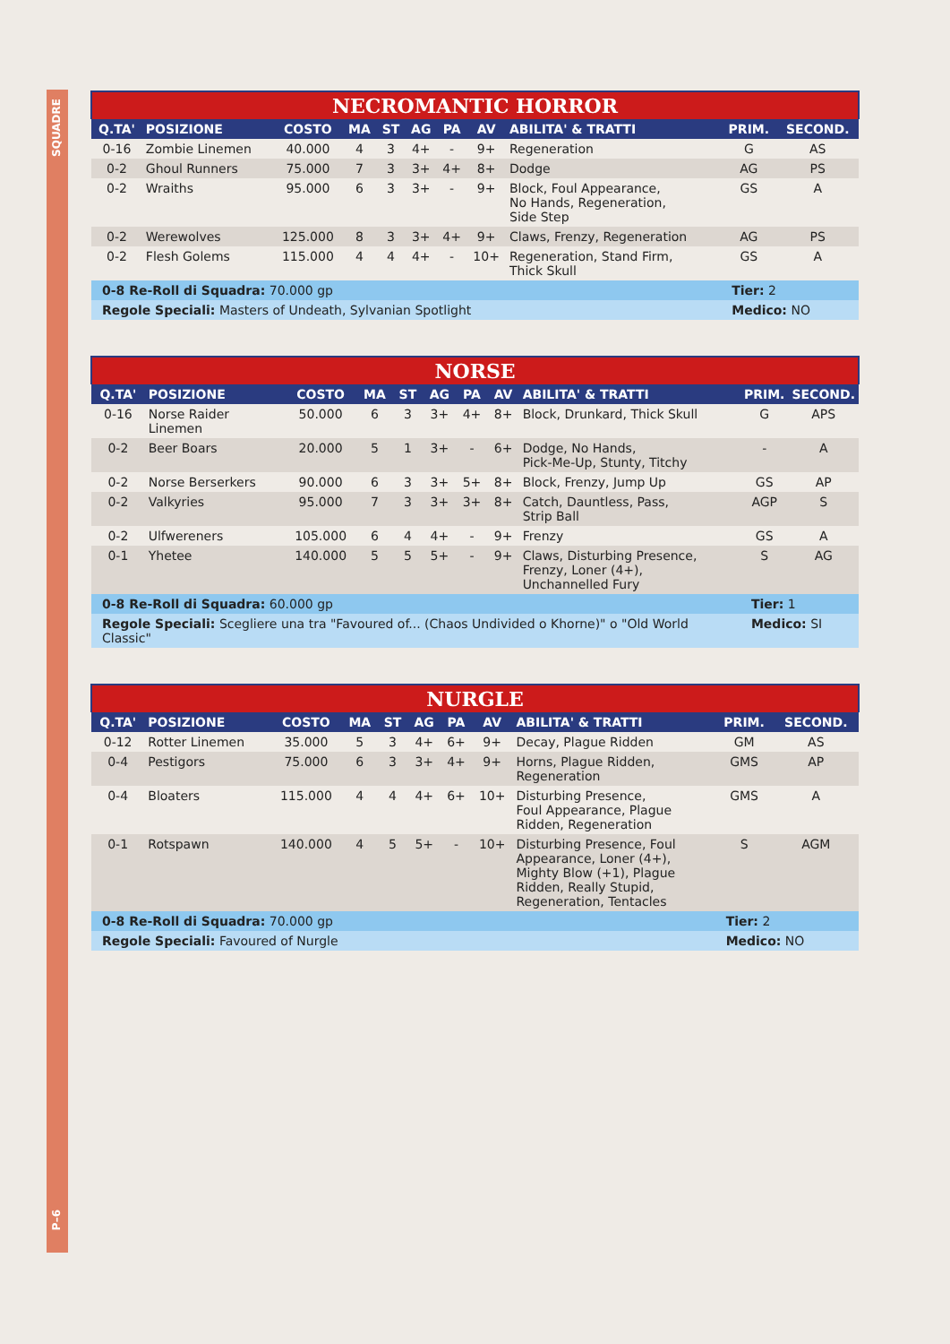SQUADRE
P–6
| NECROMANTIC HORROR | | | | | | | | | | |
| --- | --- | --- | --- | --- | --- | --- | --- | --- | --- | --- |
| Q.TA' | POSIZIONE | COSTO | MA | ST | AG | PA | AV | ABILITA' & TRATTI | PRIM. | SECOND. |
| 0-16 | Zombie Linemen | 40.000 | 4 | 3 | 4+ | - | 9+ | Regeneration | G | AS |
| 0-2 | Ghoul Runners | 75.000 | 7 | 3 | 3+ | 4+ | 8+ | Dodge | AG | PS |
| 0-2 | Wraiths | 95.000 | 6 | 3 | 3+ | - | 9+ | Block, Foul Appearance, No Hands, Regeneration, Side Step | GS | A |
| 0-2 | Werewolves | 125.000 | 8 | 3 | 3+ | 4+ | 9+ | Claws, Frenzy, Regeneration | AG | PS |
| 0-2 | Flesh Golems | 115.000 | 4 | 4 | 4+ | - | 10+ | Regeneration, Stand Firm, Thick Skull | GS | A |
| 0-8 Re-Roll di Squadra: 70.000 gp | | | | | | | | | Tier: 2 | |
| Regole Speciali: Masters of Undeath, Sylvanian Spotlight | | | | | | | | | Medico: NO | |
| NORSE | | | | | | | | | | |
| --- | --- | --- | --- | --- | --- | --- | --- | --- | --- | --- |
| Q.TA' | POSIZIONE | COSTO | MA | ST | AG | PA | AV | ABILITA' & TRATTI | PRIM. | SECOND. |
| 0-16 | Norse Raider Linemen | 50.000 | 6 | 3 | 3+ | 4+ | 8+ | Block, Drunkard, Thick Skull | G | APS |
| 0-2 | Beer Boars | 20.000 | 5 | 1 | 3+ | - | 6+ | Dodge, No Hands, Pick-Me-Up, Stunty, Titchy | - | A |
| 0-2 | Norse Berserkers | 90.000 | 6 | 3 | 3+ | 5+ | 8+ | Block, Frenzy, Jump Up | GS | AP |
| 0-2 | Valkyries | 95.000 | 7 | 3 | 3+ | 3+ | 8+ | Catch, Dauntless, Pass, Strip Ball | AGP | S |
| 0-2 | Ulfwereners | 105.000 | 6 | 4 | 4+ | - | 9+ | Frenzy | GS | A |
| 0-1 | Yhetee | 140.000 | 5 | 5 | 5+ | - | 9+ | Claws, Disturbing Presence, Frenzy, Loner (4+), Unchannelled Fury | S | AG |
| 0-8 Re-Roll di Squadra: 60.000 gp | | | | | | | | | Tier: 1 | |
| Regole Speciali: Scegliere una tra "Favoured of... (Chaos Undivided o Khorne)" o "Old World Classic" | | | | | | | | | Medico: SI | |
| NURGLE | | | | | | | | | | |
| --- | --- | --- | --- | --- | --- | --- | --- | --- | --- | --- |
| Q.TA' | POSIZIONE | COSTO | MA | ST | AG | PA | AV | ABILITA' & TRATTI | PRIM. | SECOND. |
| 0-12 | Rotter Linemen | 35.000 | 5 | 3 | 4+ | 6+ | 9+ | Decay, Plague Ridden | GM | AS |
| 0-4 | Pestigors | 75.000 | 6 | 3 | 3+ | 4+ | 9+ | Horns, Plague Ridden, Regeneration | GMS | AP |
| 0-4 | Bloaters | 115.000 | 4 | 4 | 4+ | 6+ | 10+ | Disturbing Presence, Foul Appearance, Plague Ridden, Regeneration | GMS | A |
| 0-1 | Rotspawn | 140.000 | 4 | 5 | 5+ | - | 10+ | Disturbing Presence, Foul Appearance, Loner (4+), Mighty Blow (+1), Plague Ridden, Really Stupid, Regeneration, Tentacles | S | AGM |
| 0-8 Re-Roll di Squadra: 70.000 gp | | | | | | | | | Tier: 2 | |
| Regole Speciali: Favoured of Nurgle | | | | | | | | | Medico: NO | |